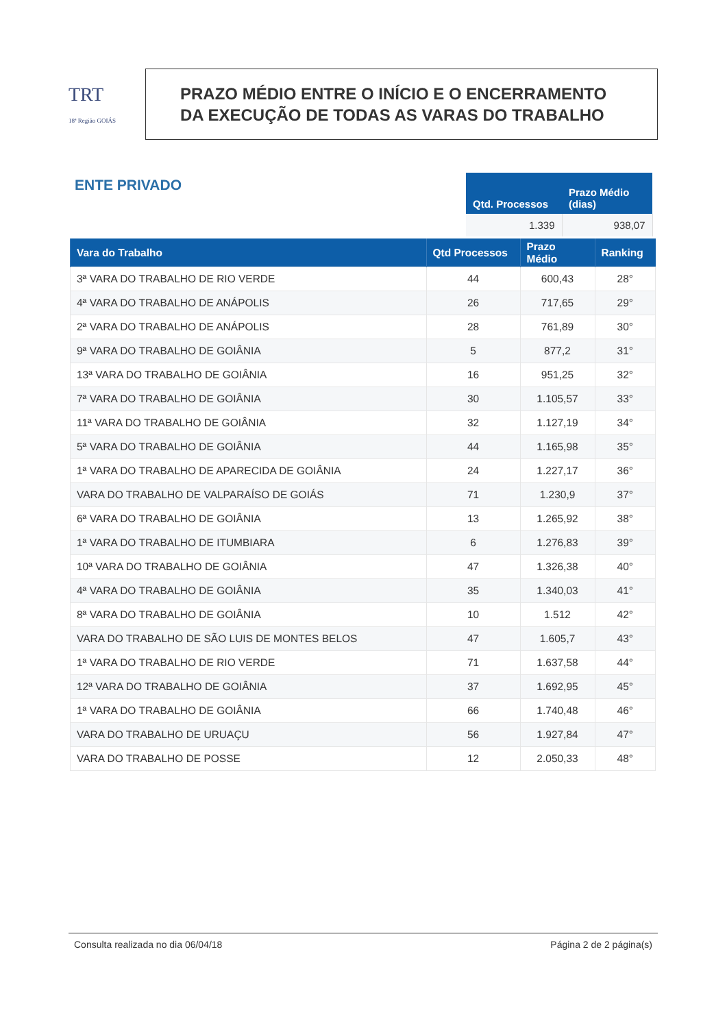TRT
18ª Região GOIÁS
PRAZO MÉDIO ENTRE O INÍCIO E O ENCERRAMENTO
DA EXECUÇÃO DE TODAS AS VARAS DO TRABALHO
ENTE PRIVADO
| Qtd. Processos | Prazo Médio (dias) |
| --- | --- |
| 1.339 | 938,07 |
| Vara do Trabalho | Qtd Processos | Prazo Médio | Ranking |
| --- | --- | --- | --- |
| 3ª VARA DO TRABALHO DE RIO VERDE | 44 | 600,43 | 28° |
| 4ª VARA DO TRABALHO DE ANÁPOLIS | 26 | 717,65 | 29° |
| 2ª VARA DO TRABALHO DE ANÁPOLIS | 28 | 761,89 | 30° |
| 9ª VARA DO TRABALHO DE GOIÂNIA | 5 | 877,2 | 31° |
| 13ª VARA DO TRABALHO DE GOIÂNIA | 16 | 951,25 | 32° |
| 7ª VARA DO TRABALHO DE GOIÂNIA | 30 | 1.105,57 | 33° |
| 11ª VARA DO TRABALHO DE GOIÂNIA | 32 | 1.127,19 | 34° |
| 5ª VARA DO TRABALHO DE GOIÂNIA | 44 | 1.165,98 | 35° |
| 1ª VARA DO TRABALHO DE APARECIDA DE GOIÂNIA | 24 | 1.227,17 | 36° |
| VARA DO TRABALHO DE VALPARAÍSO DE GOIÁS | 71 | 1.230,9 | 37° |
| 6ª VARA DO TRABALHO DE GOIÂNIA | 13 | 1.265,92 | 38° |
| 1ª VARA DO TRABALHO DE ITUMBIARA | 6 | 1.276,83 | 39° |
| 10ª VARA DO TRABALHO DE GOIÂNIA | 47 | 1.326,38 | 40° |
| 4ª VARA DO TRABALHO DE GOIÂNIA | 35 | 1.340,03 | 41° |
| 8ª VARA DO TRABALHO DE GOIÂNIA | 10 | 1.512 | 42° |
| VARA DO TRABALHO DE SÃO LUIS DE MONTES BELOS | 47 | 1.605,7 | 43° |
| 1ª VARA DO TRABALHO DE RIO VERDE | 71 | 1.637,58 | 44° |
| 12ª VARA DO TRABALHO DE GOIÂNIA | 37 | 1.692,95 | 45° |
| 1ª VARA DO TRABALHO DE GOIÂNIA | 66 | 1.740,48 | 46° |
| VARA DO TRABALHO DE URUAÇU | 56 | 1.927,84 | 47° |
| VARA DO TRABALHO DE POSSE | 12 | 2.050,33 | 48° |
Consulta realizada no dia 06/04/18 Página 2 de 2 página(s)